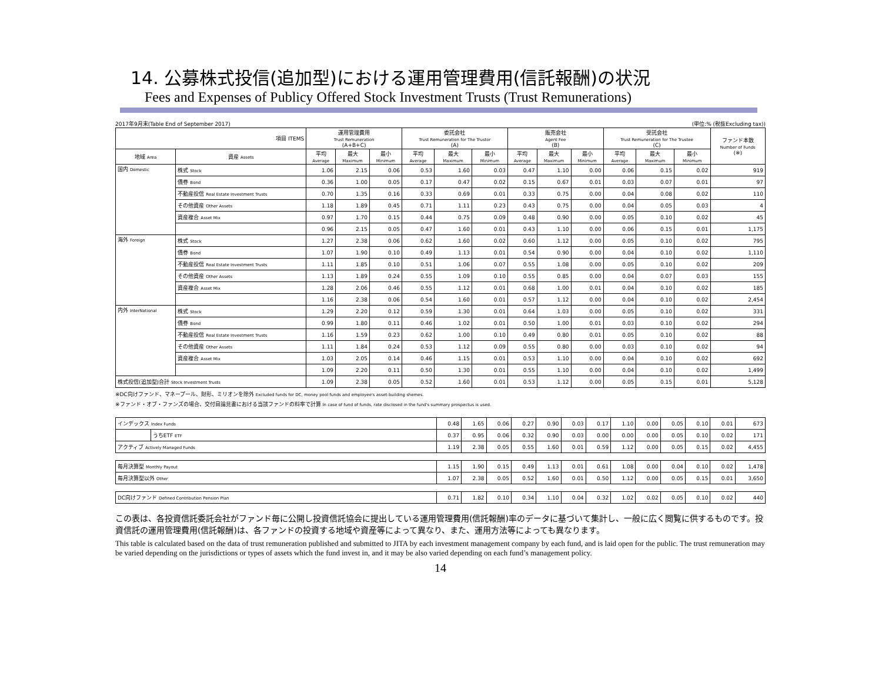14. 公募株式投信(追加型)における運用管理費用(信託報酬)の状況
Fees and Expenses of Publicy Offered Stock Investment Trusts (Trust Remunerations)
2017年9月末(Table End of September 2017) (単位:% (税抜Excluding tax))
| 項目 ITEMS | | 運用管理費用 Trust Remuneration (A+B+C) | | | 委託会社 Trust Remuneration for The Trustor (A) | | | 販売会社 Agent Fee (B) | | | 受託会社 Trust Remuneration for The Trustee (C) | | | ファンド本数 Number of Funds (※) |
| --- | --- | --- | --- | --- | --- | --- | --- | --- | --- | --- | --- | --- | --- | --- |
| 地域 Area | 資産 Assets | 平均 Average | 最大 Maximum | 最小 Minimum | 平均 Average | 最大 Maximum | 最小 Minimum | 平均 Average | 最大 Maximum | 最小 Minimum | 平均 Average | 最大 Maximum | 最小 Minimum | |
| 国内 Domestic | 株式 Stock | 1.06 | 2.15 | 0.06 | 0.53 | 1.60 | 0.03 | 0.47 | 1.10 | 0.00 | 0.06 | 0.15 | 0.02 | 919 |
| | 債券 Bond | 0.36 | 1.00 | 0.05 | 0.17 | 0.47 | 0.02 | 0.15 | 0.67 | 0.01 | 0.03 | 0.07 | 0.01 | 97 |
| | 不動産投信 Real Estate Investment Trusts | 0.70 | 1.35 | 0.16 | 0.33 | 0.69 | 0.01 | 0.33 | 0.75 | 0.00 | 0.04 | 0.08 | 0.02 | 110 |
| | その他資産 Other Assets | 1.18 | 1.89 | 0.45 | 0.71 | 1.11 | 0.23 | 0.43 | 0.75 | 0.00 | 0.04 | 0.05 | 0.03 | 4 |
| | 資産複合 Asset Mix | 0.97 | 1.70 | 0.15 | 0.44 | 0.75 | 0.09 | 0.48 | 0.90 | 0.00 | 0.05 | 0.10 | 0.02 | 45 |
| | | 0.96 | 2.15 | 0.05 | 0.47 | 1.60 | 0.01 | 0.43 | 1.10 | 0.00 | 0.06 | 0.15 | 0.01 | 1,175 |
| 海外 Foreign | 株式 Stock | 1.27 | 2.38 | 0.06 | 0.62 | 1.60 | 0.02 | 0.60 | 1.12 | 0.00 | 0.05 | 0.10 | 0.02 | 795 |
| | 債券 Bond | 1.07 | 1.90 | 0.10 | 0.49 | 1.13 | 0.01 | 0.54 | 0.90 | 0.00 | 0.04 | 0.10 | 0.02 | 1,110 |
| | 不動産投信 Real Estate Investment Trusts | 1.11 | 1.85 | 0.10 | 0.51 | 1.06 | 0.07 | 0.55 | 1.08 | 0.00 | 0.05 | 0.10 | 0.02 | 209 |
| | その他資産 Other Assets | 1.13 | 1.89 | 0.24 | 0.55 | 1.09 | 0.10 | 0.55 | 0.85 | 0.00 | 0.04 | 0.07 | 0.03 | 155 |
| | 資産複合 Asset Mix | 1.28 | 2.06 | 0.46 | 0.55 | 1.12 | 0.01 | 0.68 | 1.00 | 0.01 | 0.04 | 0.10 | 0.02 | 185 |
| | | 1.16 | 2.38 | 0.06 | 0.54 | 1.60 | 0.01 | 0.57 | 1.12 | 0.00 | 0.04 | 0.10 | 0.02 | 2,454 |
| 内外 InterNational | 株式 Stock | 1.29 | 2.20 | 0.12 | 0.59 | 1.30 | 0.01 | 0.64 | 1.03 | 0.00 | 0.05 | 0.10 | 0.02 | 331 |
| | 債券 Bond | 0.99 | 1.80 | 0.11 | 0.46 | 1.02 | 0.01 | 0.50 | 1.00 | 0.01 | 0.03 | 0.10 | 0.02 | 294 |
| | 不動産投信 Real Estate Investment Trusts | 1.16 | 1.59 | 0.23 | 0.62 | 1.00 | 0.10 | 0.49 | 0.80 | 0.01 | 0.05 | 0.10 | 0.02 | 88 |
| | その他資産 Other Assets | 1.11 | 1.84 | 0.24 | 0.53 | 1.12 | 0.09 | 0.55 | 0.80 | 0.00 | 0.03 | 0.10 | 0.02 | 94 |
| | 資産複合 Asset Mix | 1.03 | 2.05 | 0.14 | 0.46 | 1.15 | 0.01 | 0.53 | 1.10 | 0.00 | 0.04 | 0.10 | 0.02 | 692 |
| | | 1.09 | 2.20 | 0.11 | 0.50 | 1.30 | 0.01 | 0.55 | 1.10 | 0.00 | 0.04 | 0.10 | 0.02 | 1,499 |
| 株式投信(追加型)合計 Stock Investment Trusts | | 1.09 | 2.38 | 0.05 | 0.52 | 1.60 | 0.01 | 0.53 | 1.12 | 0.00 | 0.05 | 0.15 | 0.01 | 5,128 |
※DC向けファンド、マネープール、財形、ミリオンを除外 Excluded funds for DC, money pool funds and employee's asset-building shemes.
※ファンド・オブ・ファンズの場合、交付目論見書における当該ファンドの料率で計算 In case of fund of funds, rate disclosed in the fund's summary prospectus is used.
| インデックス Index Funds | | 0.48 | 1.65 | 0.06 | 0.27 | 0.90 | 0.03 | 0.17 | 1.10 | 0.00 | 0.05 | 0.10 | 0.01 | 673 |
| | うちETF ETF | 0.37 | 0.95 | 0.06 | 0.32 | 0.90 | 0.03 | 0.00 | 0.00 | 0.00 | 0.05 | 0.10 | 0.02 | 171 |
| アクティブ Actively Managed Funds | | 1.19 | 2.38 | 0.05 | 0.55 | 1.60 | 0.01 | 0.59 | 1.12 | 0.00 | 0.05 | 0.15 | 0.02 | 4,455 |
| 毎月決算型 Monthly Payout | | 1.15 | 1.90 | 0.15 | 0.49 | 1.13 | 0.01 | 0.61 | 1.08 | 0.00 | 0.04 | 0.10 | 0.02 | 1,478 |
| 毎月決算型以外 Other | | 1.07 | 2.38 | 0.05 | 0.52 | 1.60 | 0.01 | 0.50 | 1.12 | 0.00 | 0.05 | 0.15 | 0.01 | 3,650 |
| DC向けファンド Defined Contribution Pension Plan | | 0.71 | 1.82 | 0.10 | 0.34 | 1.10 | 0.04 | 0.32 | 1.02 | 0.02 | 0.05 | 0.10 | 0.02 | 440 |
この表は、各投資信託委託会社がファンド毎に公開し投資信託協会に提出している運用管理費用(信託報酬)率のデータに基づいて集計し、一般に広く閲覧に供するものです。投資信託の運用管理費用(信託報酬)は、各ファンドの投資する地域や資産等によって異なり、また、運用方法等によっても異なります。
This table is calculated based on the data of trust remuneration published and submitted to JITA by each investment management company by each fund, and is laid open for the public. The trust remuneration may be varied depending on the jurisdictions or types of assets which the fund invest in, and it may be also varied depending on each fund’s management policy.
14